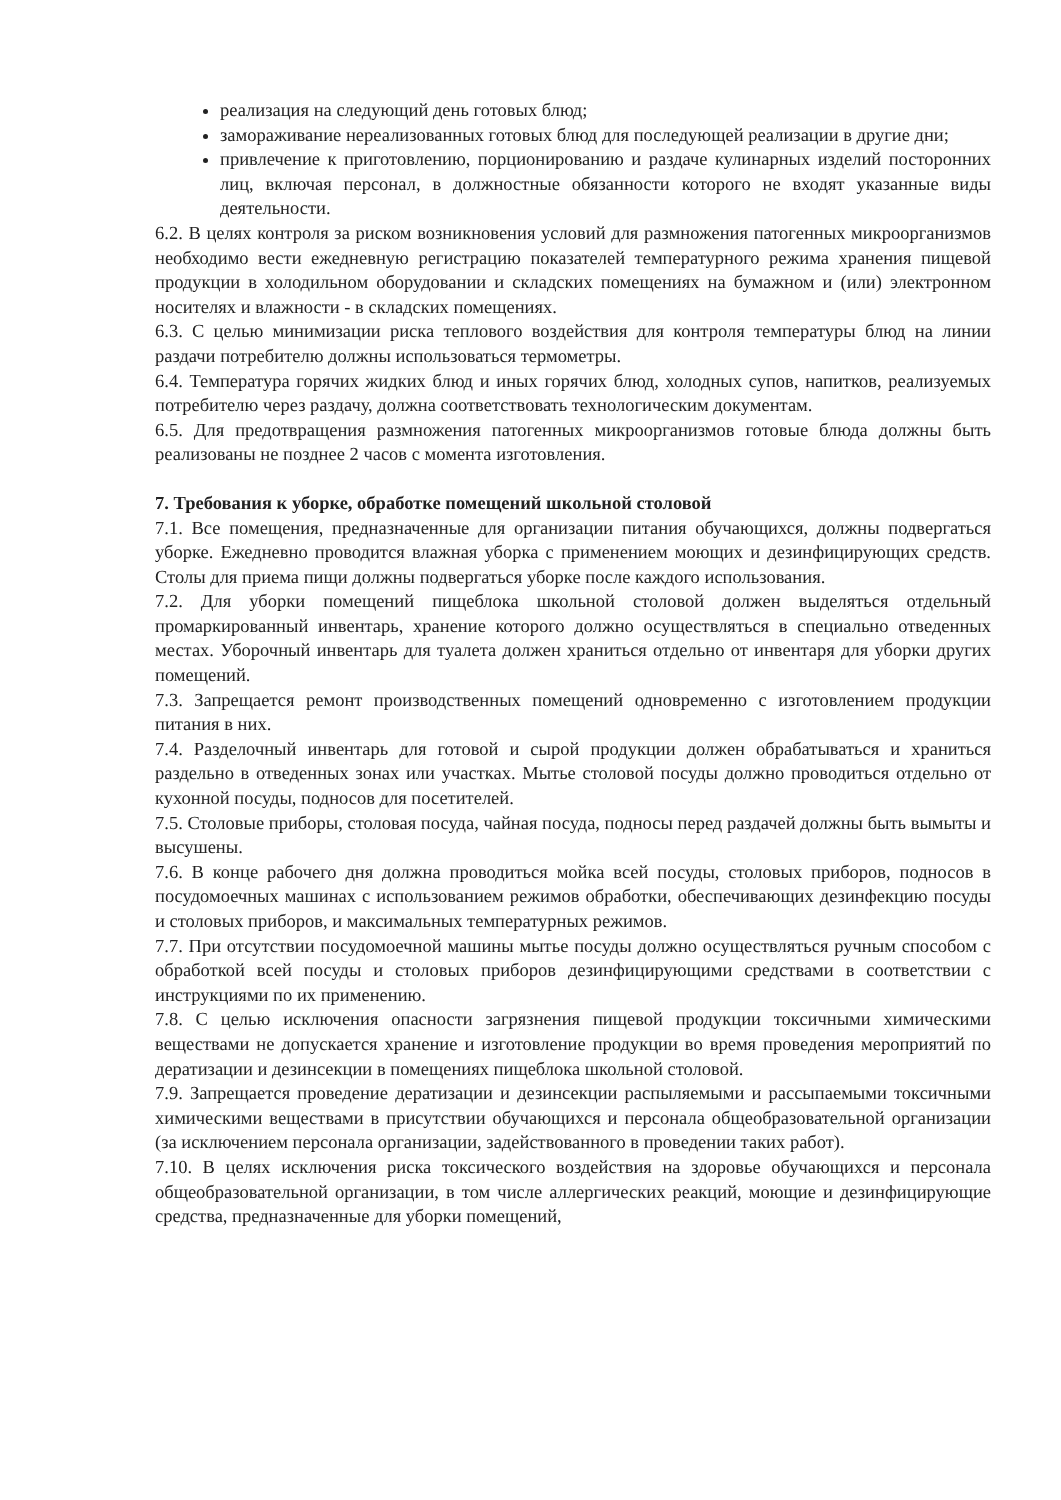реализация на следующий день готовых блюд;
замораживание нереализованных готовых блюд для последующей реализации в другие дни;
привлечение к приготовлению, порционированию и раздаче кулинарных изделий посторонних лиц, включая персонал, в должностные обязанности которого не входят указанные виды деятельности.
6.2. В целях контроля за риском возникновения условий для размножения патогенных микроорганизмов необходимо вести ежедневную регистрацию показателей температурного режима хранения пищевой продукции в холодильном оборудовании и складских помещениях на бумажном и (или) электронном носителях и влажности - в складских помещениях.
6.3. С целью минимизации риска теплового воздействия для контроля температуры блюд на линии раздачи потребителю должны использоваться термометры.
6.4. Температура горячих жидких блюд и иных горячих блюд, холодных супов, напитков, реализуемых потребителю через раздачу, должна соответствовать технологическим документам.
6.5. Для предотвращения размножения патогенных микроорганизмов готовые блюда должны быть реализованы не позднее 2 часов с момента изготовления.
7. Требования к уборке, обработке помещений школьной столовой
7.1. Все помещения, предназначенные для организации питания обучающихся, должны подвергаться уборке. Ежедневно проводится влажная уборка с применением моющих и дезинфицирующих средств. Столы для приема пищи должны подвергаться уборке после каждого использования.
7.2. Для уборки помещений пищеблока школьной столовой должен выделяться отдельный промаркированный инвентарь, хранение которого должно осуществляться в специально отведенных местах. Уборочный инвентарь для туалета должен храниться отдельно от инвентаря для уборки других помещений.
7.3. Запрещается ремонт производственных помещений одновременно с изготовлением продукции питания в них.
7.4. Разделочный инвентарь для готовой и сырой продукции должен обрабатываться и храниться раздельно в отведенных зонах или участках. Мытье столовой посуды должно проводиться отдельно от кухонной посуды, подносов для посетителей.
7.5. Столовые приборы, столовая посуда, чайная посуда, подносы перед раздачей должны быть вымыты и высушены.
7.6. В конце рабочего дня должна проводиться мойка всей посуды, столовых приборов, подносов в посудомоечных машинах с использованием режимов обработки, обеспечивающих дезинфекцию посуды и столовых приборов, и максимальных температурных режимов.
7.7. При отсутствии посудомоечной машины мытье посуды должно осуществляться ручным способом с обработкой всей посуды и столовых приборов дезинфицирующими средствами в соответствии с инструкциями по их применению.
7.8. С целью исключения опасности загрязнения пищевой продукции токсичными химическими веществами не допускается хранение и изготовление продукции во время проведения мероприятий по дератизации и дезинсекции в помещениях пищеблока школьной столовой.
7.9. Запрещается проведение дератизации и дезинсекции распыляемыми и рассыпаемыми токсичными химическими веществами в присутствии обучающихся и персонала общеобразовательной организации (за исключением персонала организации, задействованного в проведении таких работ).
7.10. В целях исключения риска токсического воздействия на здоровье обучающихся и персонала общеобразовательной организации, в том числе аллергических реакций, моющие и дезинфицирующие средства, предназначенные для уборки помещений,